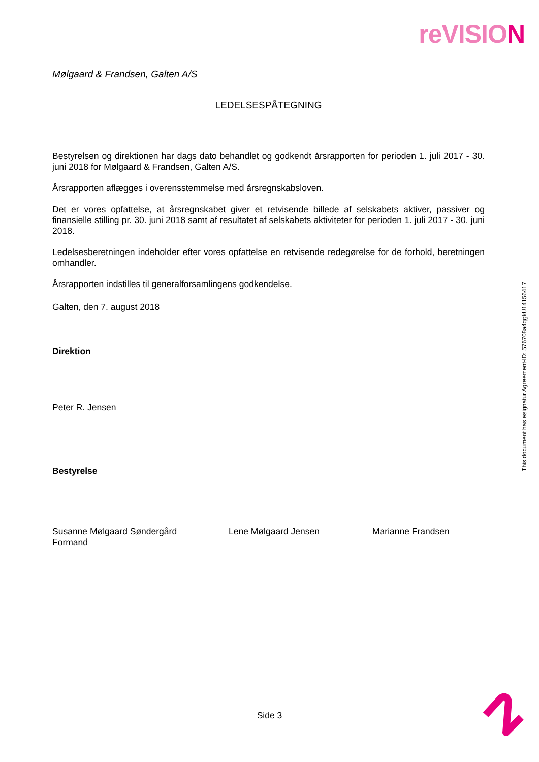reVISION
Mølgaard & Frandsen, Galten A/S
LEDELSESPÅTEGNING
Bestyrelsen og direktionen har dags dato behandlet og godkendt årsrapporten for perioden 1. juli 2017 - 30. juni 2018 for Mølgaard & Frandsen, Galten A/S.
Årsrapporten aflægges i overensstemmelse med årsregnskabsloven.
Det er vores opfattelse, at årsregnskabet giver et retvisende billede af selskabets aktiver, passiver og finansielle stilling pr. 30. juni 2018 samt af resultatet af selskabets aktiviteter for perioden 1. juli 2017 - 30. juni 2018.
Ledelsesberetningen indeholder efter vores opfattelse en retvisende redegørelse for de forhold, beretningen omhandler.
Årsrapporten indstilles til generalforsamlingens godkendelse.
Galten, den 7. august 2018
Direktion
Peter R. Jensen
Bestyrelse
Susanne Mølgaard Søndergård
Formand
Lene Mølgaard Jensen Marianne Frandsen
This document has esignatur Agreement-ID: 576708a4qgkU14156417
Side 3